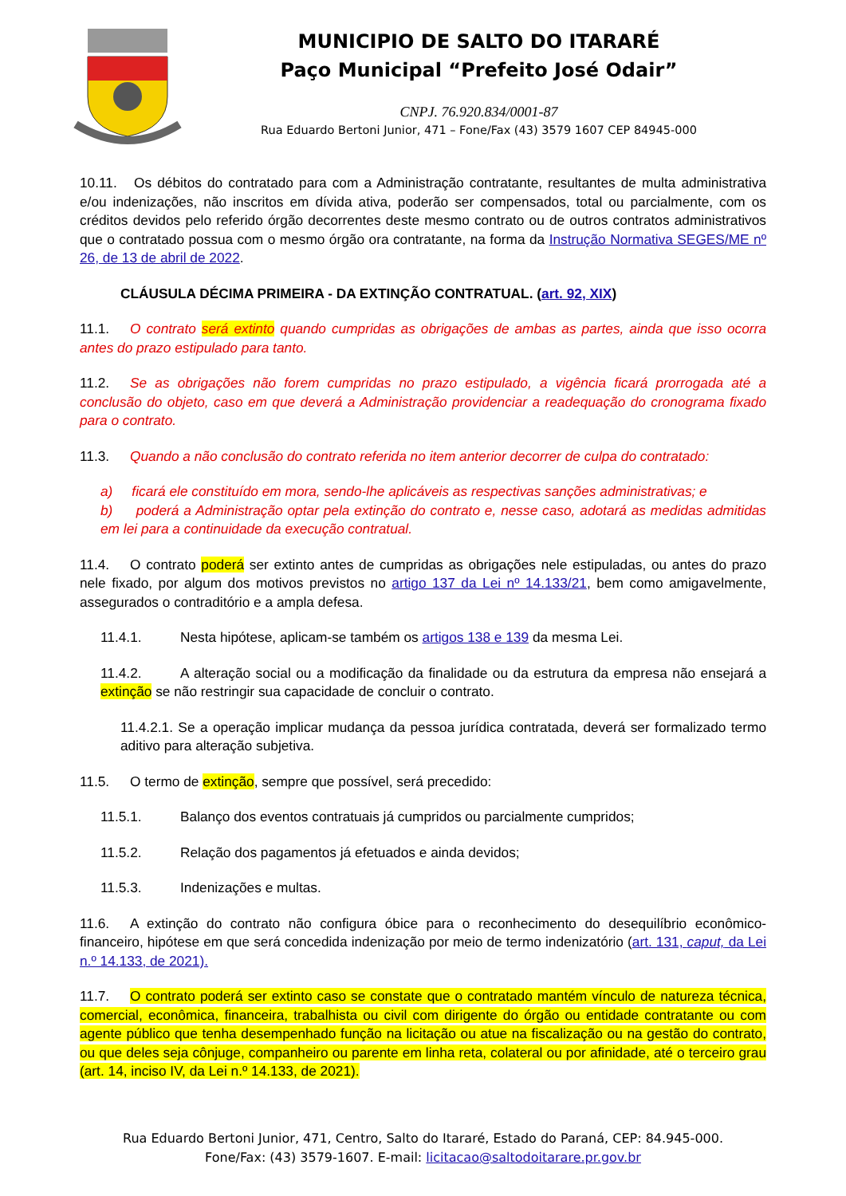MUNICIPIO DE SALTO DO ITARARÉ
Paço Municipal “Prefeito José Odair”
CNPJ. 76.920.834/0001-87
Rua Eduardo Bertoni Junior, 471 – Fone/Fax (43) 3579 1607 CEP 84945-000
10.11. Os débitos do contratado para com a Administração contratante, resultantes de multa administrativa e/ou indenizações, não inscritos em dívida ativa, poderão ser compensados, total ou parcialmente, com os créditos devidos pelo referido órgão decorrentes deste mesmo contrato ou de outros contratos administrativos que o contratado possua com o mesmo órgão ora contratante, na forma da Instrução Normativa SEGES/ME nº 26, de 13 de abril de 2022.
CLÁUSULA DÉCIMA PRIMEIRA - DA EXTINÇÃO CONTRATUAL. (art. 92, XIX)
11.1. O contrato será extinto quando cumpridas as obrigações de ambas as partes, ainda que isso ocorra antes do prazo estipulado para tanto.
11.2. Se as obrigações não forem cumpridas no prazo estipulado, a vigência ficará prorrogada até a conclusão do objeto, caso em que deverá a Administração providenciar a readequação do cronograma fixado para o contrato.
11.3. Quando a não conclusão do contrato referida no item anterior decorrer de culpa do contratado:
a) ficará ele constituído em mora, sendo-lhe aplicáveis as respectivas sanções administrativas; e
b) poderá a Administração optar pela extinção do contrato e, nesse caso, adotará as medidas admitidas em lei para a continuidade da execução contratual.
11.4. O contrato poderá ser extinto antes de cumpridas as obrigações nele estipuladas, ou antes do prazo nele fixado, por algum dos motivos previstos no artigo 137 da Lei nº 14.133/21, bem como amigavelmente, assegurados o contraditório e a ampla defesa.
11.4.1. Nesta hipótese, aplicam-se também os artigos 138 e 139 da mesma Lei.
11.4.2. A alteração social ou a modificação da finalidade ou da estrutura da empresa não ensejará a extinção se não restringir sua capacidade de concluir o contrato.
11.4.2.1. Se a operação implicar mudança da pessoa jurídica contratada, deverá ser formalizado termo aditivo para alteração subjetiva.
11.5. O termo de extinção, sempre que possível, será precedido:
11.5.1. Balanço dos eventos contratuais já cumpridos ou parcialmente cumpridos;
11.5.2. Relação dos pagamentos já efetuados e ainda devidos;
11.5.3. Indenizações e multas.
11.6. A extinção do contrato não configura óbice para o reconhecimento do desequilíbrio econômico-financeiro, hipótese em que será concedida indenização por meio de termo indenizatório (art. 131, caput, da Lei n.º 14.133, de 2021).
11.7. O contrato poderá ser extinto caso se constate que o contratado mantém vínculo de natureza técnica, comercial, econômica, financeira, trabalhista ou civil com dirigente do órgão ou entidade contratante ou com agente público que tenha desempenhado função na licitação ou atue na fiscalização ou na gestão do contrato, ou que deles seja cônjuge, companheiro ou parente em linha reta, colateral ou por afinidade, até o terceiro grau (art. 14, inciso IV, da Lei n.º 14.133, de 2021).
Rua Eduardo Bertoni Junior, 471, Centro, Salto do Itararé, Estado do Paraná, CEP: 84.945-000.
Fone/Fax: (43) 3579-1607. E-mail: licitacao@saltodoitarare.pr.gov.br